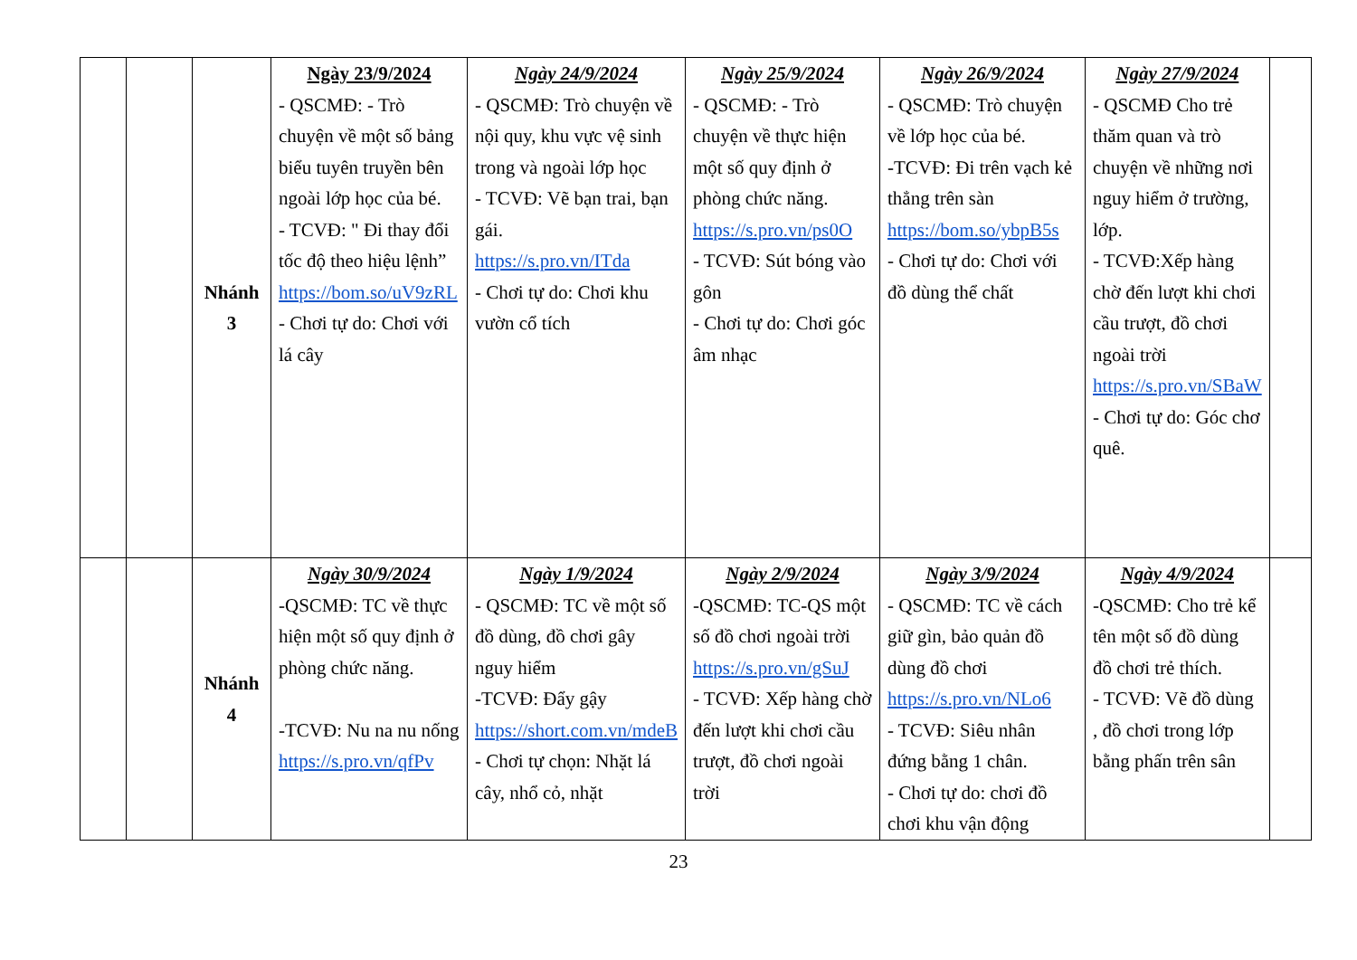| | | Nhánh 3 | Ngày 23/9/2024 - QSCMĐ: - Trò chuyện về một số bảng biểu tuyên truyền bên ngoài lớp học của bé. - TCVĐ: " Đi thay đổi tốc độ theo hiệu lệnh” https://bom.so/uV9zRL - Chơi tự do: Chơi với lá cây | Ngày 24/9/2024 - QSCMĐ: Trò chuyện về nội quy, khu vực vệ sinh trong và ngoài lớp học - TCVĐ: Vẽ bạn trai, bạn gái. https://s.pro.vn/ITda - Chơi tự do: Chơi khu vườn cổ tích | Ngày 25/9/2024 - QSCMĐ: - Trò chuyện về thực hiện một số quy định ở phòng chức năng. https://s.pro.vn/ps0O - TCVĐ: Sút bóng vào gôn - Chơi tự do: Chơi góc âm nhạc | Ngày 26/9/2024 - QSCMĐ: Trò chuyện về lớp học của bé. -TCVĐ: Đi trên vạch kẻ thẳng trên sàn https://bom.so/ybpB5s - Chơi tự do: Chơi với đồ dùng thể chất | Ngày 27/9/2024 - QSCMĐ Cho trẻ thăm quan và trò chuyện về những nơi nguy hiểm ở trường, lớp. - TCVĐ:Xếp hàng chờ đến lượt khi chơi cầu trượt, đồ chơi ngoài trời https://s.pro.vn/SBaW - Chơi tự do: Góc chơ quê. | |
| | | Nhánh 4 | Ngày 30/9/2024 -QSCMĐ: TC về thực hiện một số quy định ở phòng chức năng. -TCVĐ: Nu na nu nống https://s.pro.vn/qfPv | Ngày 1/9/2024 - QSCMĐ: TC về một số đồ dùng, đồ chơi gây nguy hiểm -TCVĐ: Đẩy gậy https://short.com.vn/mdeB - Chơi tự chọn: Nhặt lá cây, nhổ cỏ, nhặt | Ngày 2/9/2024 -QSCMĐ: TC-QS một số đồ chơi ngoài trời https://s.pro.vn/gSuJ - TCVĐ: Xếp hàng chờ đến lượt khi chơi cầu trượt, đồ chơi ngoài trời | Ngày 3/9/2024 - QSCMĐ: TC về cách giữ gìn, bảo quản đồ dùng đồ chơi https://s.pro.vn/NLo6 - TCVĐ: Siêu nhân đứng bằng 1 chân. - Chơi tự do: chơi đồ chơi khu vận động | Ngày 4/9/2024 -QSCMĐ: Cho trẻ kể tên một số đồ dùng đồ chơi trẻ thích. - TCVĐ: Vẽ đồ dùng , đồ chơi trong lớp bằng phấn trên sân | |
23